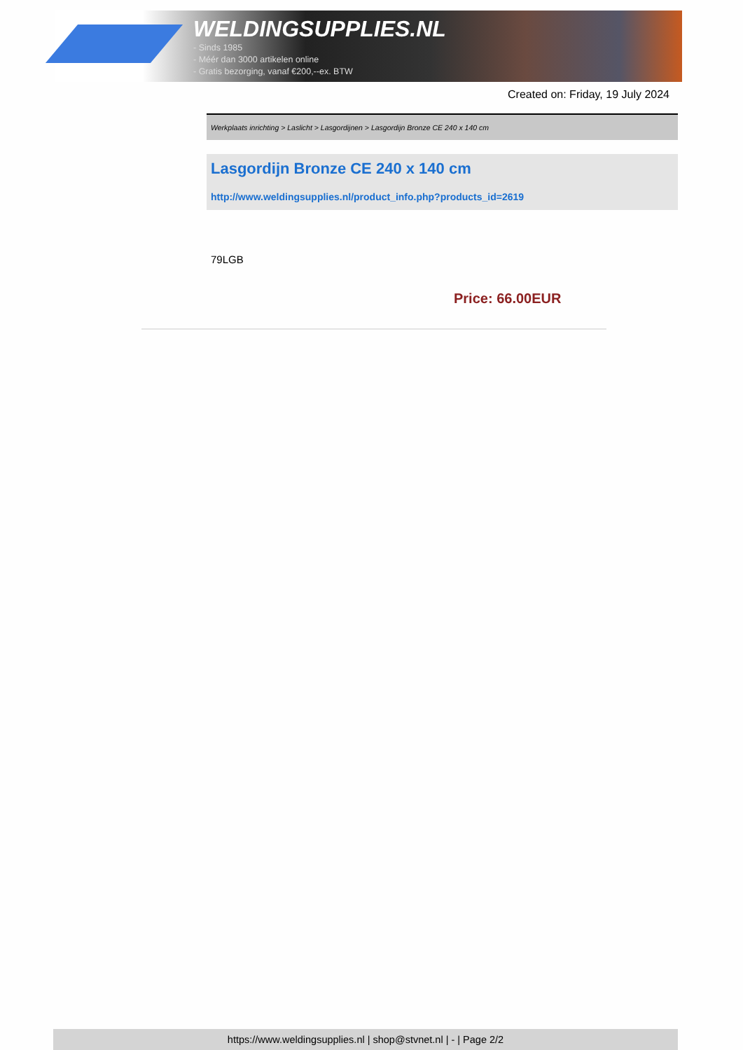WELDINGSUPPLIES.NL
- Sinds 1985
- Méér dan 3000 artikelen online
- Gratis bezorging, vanaf €200,--ex. BTW
Created on: Friday, 19 July 2024
Werkplaats inrichting > Laslicht > Lasgordijnen > Lasgordijn Bronze CE 240 x 140 cm
Lasgordijn Bronze CE 240 x 140 cm
http://www.weldingsupplies.nl/product_info.php?products_id=2619
79LGB
Price: 66.00EUR
https://www.weldingsupplies.nl | shop@stvnet.nl | - | Page 2/2